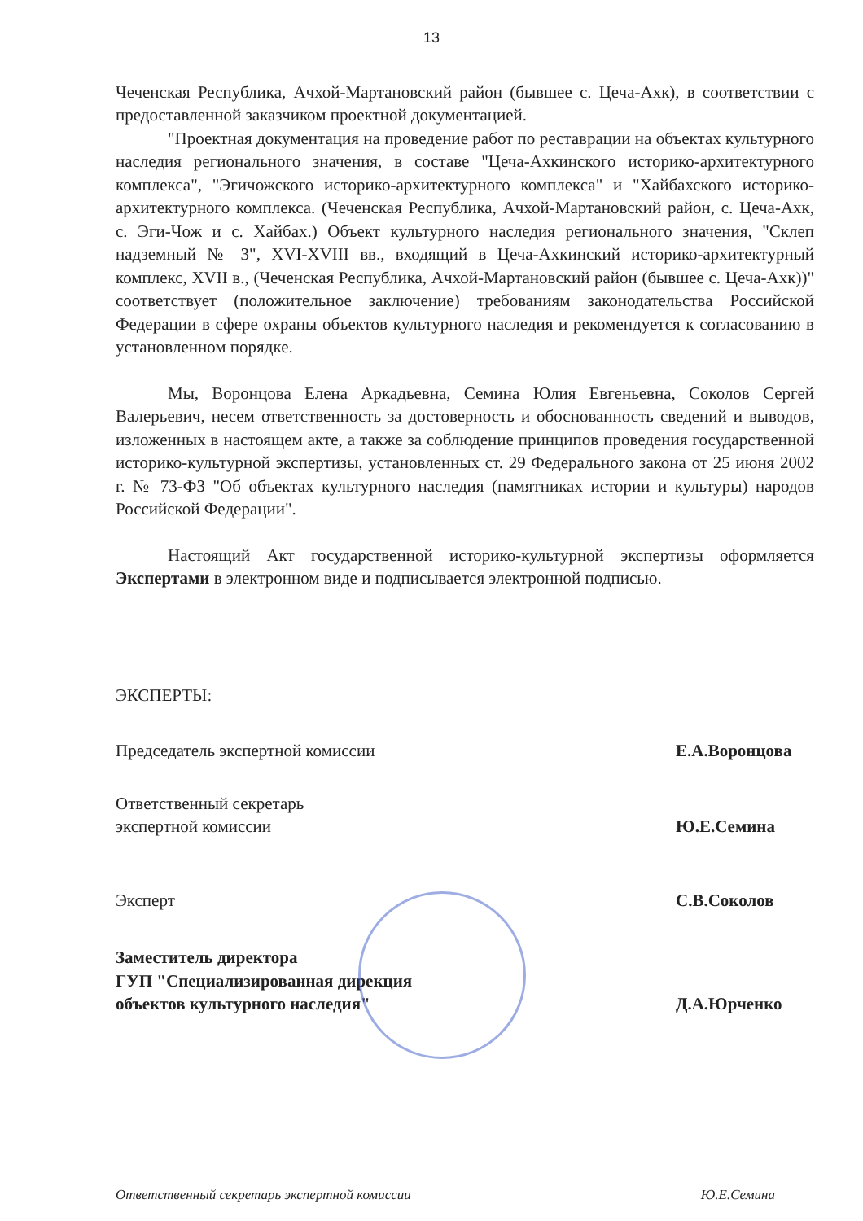13
Чеченская Республика, Ачхой-Мартановский район (бывшее с. Цеча-Ахк), в соответствии с предоставленной заказчиком проектной документацией.
"Проектная документация на проведение работ по реставрации на объектах культурного наследия регионального значения, в составе "Цеча-Ахкинского историко-архитектурного комплекса", "Эгичожского историко-архитектурного комплекса" и "Хайбахского историко-архитектурного комплекса. (Чеченская Республика, Ачхой-Мартановский район, с. Цеча-Ахк, с. Эги-Чож и с. Хайбах.) Объект культурного наследия регионального значения, "Склеп надземный № 3", XVI-XVIII вв., входящий в Цеча-Ахкинский историко-архитектурный комплекс, XVII в., (Чеченская Республика, Ачхой-Мартановский район (бывшее с. Цеча-Ахк))" соответствует (положительное заключение) требованиям законодательства Российской Федерации в сфере охраны объектов культурного наследия и рекомендуется к согласованию в установленном порядке.
Мы, Воронцова Елена Аркадьевна, Семина Юлия Евгеньевна, Соколов Сергей Валерьевич, несем ответственность за достоверность и обоснованность сведений и выводов, изложенных в настоящем акте, а также за соблюдение принципов проведения государственной историко-культурной экспертизы, установленных ст. 29 Федерального закона от 25 июня 2002 г. № 73-ФЗ "Об объектах культурного наследия (памятниках истории и культуры) народов Российской Федерации".
Настоящий Акт государственной историко-культурной экспертизы оформляется Экспертами в электронном виде и подписывается электронной подписью.
ЭКСПЕРТЫ:
Председатель экспертной комиссии Е.А.Воронцова
Ответственный секретарь
экспертной комиссии Ю.Е.Семина
Эксперт С.В.Соколов
Заместитель директора
ГУП "Специализированная дирекция
объектов культурного наследия" Д.А.Юрченко
Ответственный секретарь экспертной комиссии Ю.Е.Семина